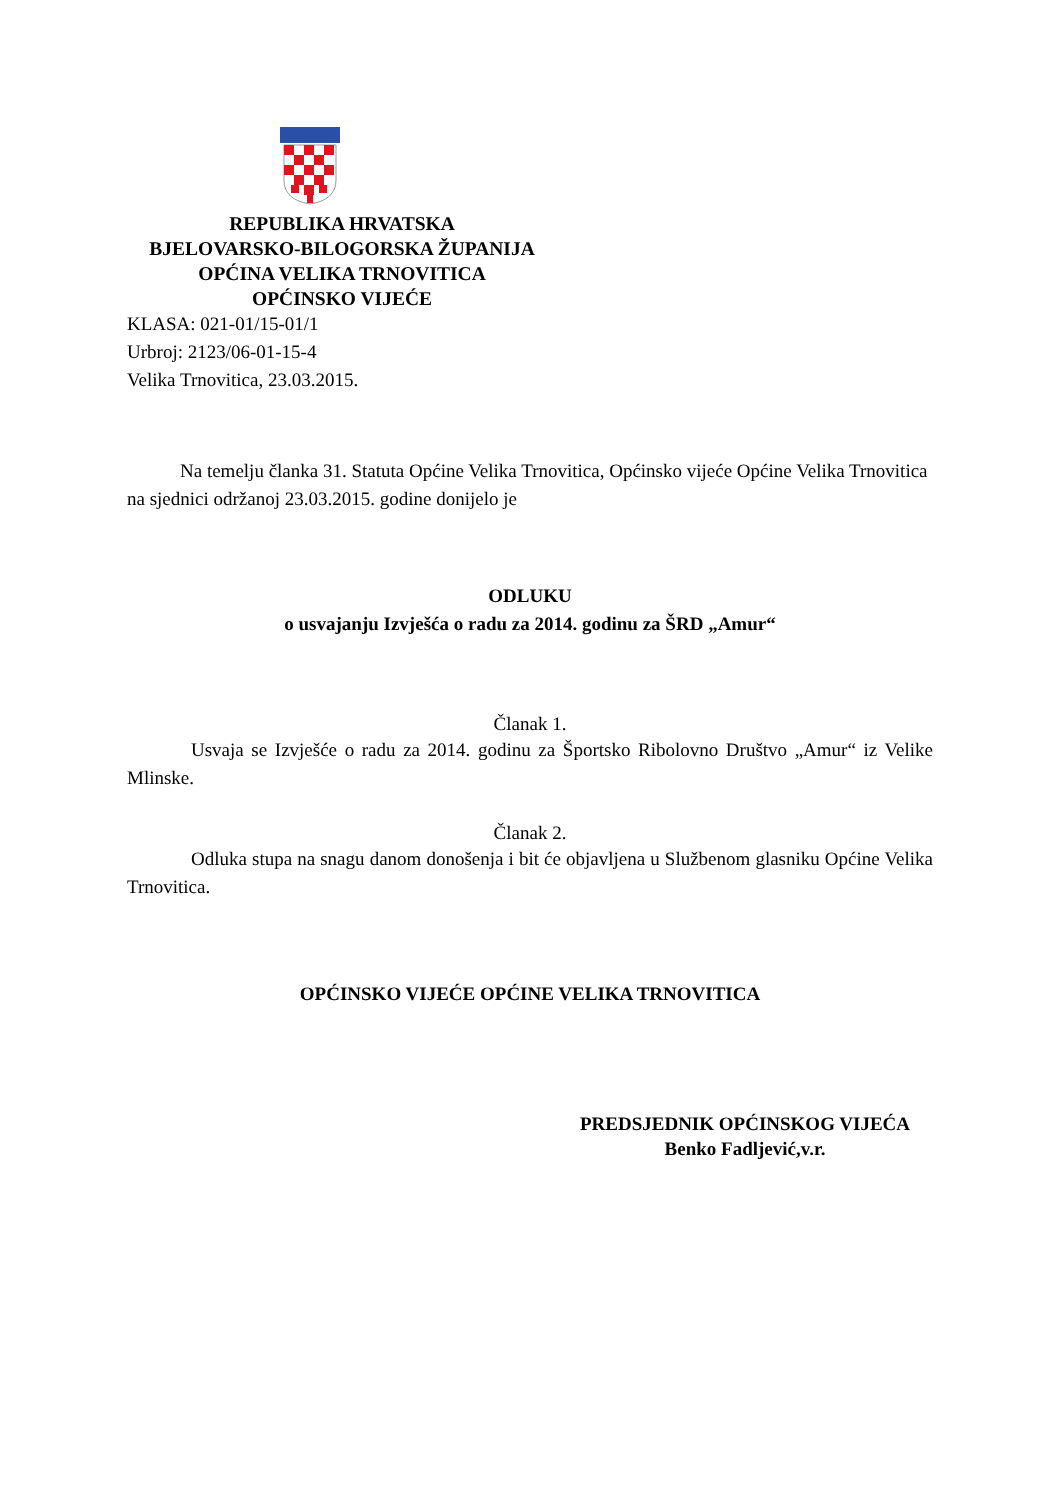REPUBLIKA HRVATSKA
BJELOVARSKO-BILOGORSKA ŽUPANIJA
OPĆINA VELIKA TRNOVITICA
OPĆINSKO VIJEĆE
KLASA: 021-01/15-01/1
Urbroj: 2123/06-01-15-4
Velika Trnovitica, 23.03.2015.
Na temelju članka 31. Statuta Općine Velika Trnovitica, Općinsko vijeće Općine Velika Trnovitica na sjednici održanoj 23.03.2015. godine donijelo je
ODLUKU
o usvajanju Izvješća o radu za 2014. godinu za ŠRD „Amur“
Članak 1.
Usvaja se Izvješće o radu za 2014. godinu za Športsko Ribolovno Društvo „Amur“ iz Velike Mlinske.
Članak 2.
Odluka stupa na snagu danom donošenja i bit će objavljena u Službenom glasniku Općine Velika Trnovitica.
OPĆINSKO VIJEĆE OPĆINE VELIKA TRNOVITICA
PREDSJEDNIK OPĆINSKOG VIJEĆA
Benko Fadljević,v.r.